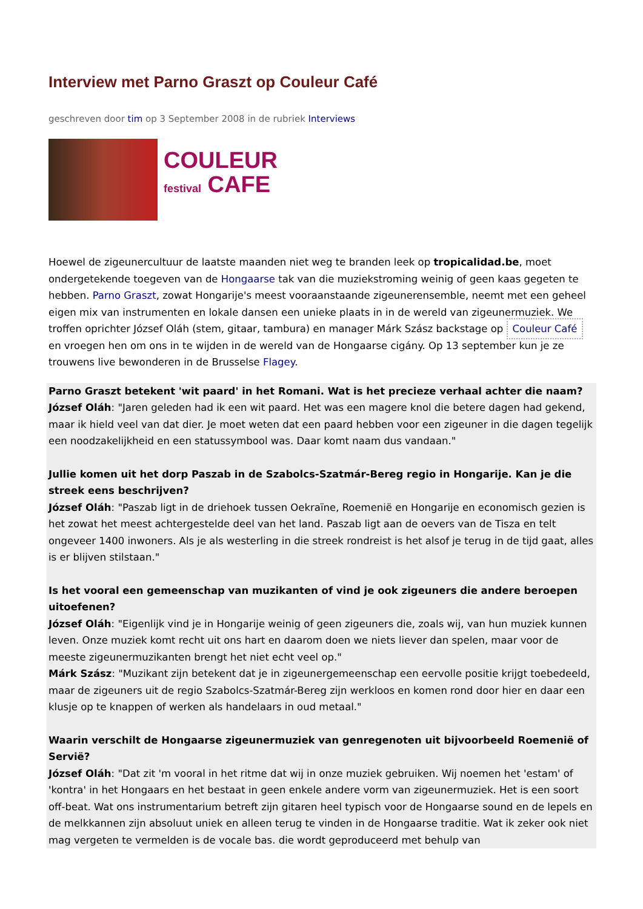Interview met Parno Graszt op Couleur Café
geschreven door tim op 3 September 2008 in de rubriek Interviews
COULEUR
festival CAFE
Hoewel de zigeunercultuur de laatste maanden niet weg te branden leek op tropicalidad.be, moet ondergetekende toegeven van de Hongaarse tak van die muziekstroming weinig of geen kaas gegeten te hebben. Parno Graszt, zowat Hongarije's meest vooraanstaande zigeunerensemble, neemt met een geheel eigen mix van instrumenten en lokale dansen een unieke plaats in in de wereld van zigeunermuziek. We troffen oprichter József Oláh (stem, gitaar, tambura) en manager Márk Szász backstage op Couleur Café en vroegen hen om ons in te wijden in de wereld van de Hongaarse cigány. Op 13 september kun je ze trouwens live bewonderen in de Brusselse Flagey.
Parno Graszt betekent 'wit paard' in het Romani. Wat is het precieze verhaal achter die naam?
József Oláh: "Jaren geleden had ik een wit paard. Het was een magere knol die betere dagen had gekend, maar ik hield veel van dat dier. Je moet weten dat een paard hebben voor een zigeuner in die dagen tegelijk een noodzakelijkheid en een statussymbool was. Daar komt naam dus vandaan."
Jullie komen uit het dorp Paszab in de Szabolcs-Szatmár-Bereg regio in Hongarije. Kan je die streek eens beschrijven?
József Oláh: "Paszab ligt in de driehoek tussen Oekraïne, Roemenië en Hongarije en economisch gezien is het zowat het meest achtergestelde deel van het land. Paszab ligt aan de oevers van de Tisza en telt ongeveer 1400 inwoners. Als je als westerling in die streek rondreist is het alsof je terug in de tijd gaat, alles is er blijven stilstaan."
Is het vooral een gemeenschap van muzikanten of vind je ook zigeuners die andere beroepen uitoefenen?
József Oláh: "Eigenlijk vind je in Hongarije weinig of geen zigeuners die, zoals wij, van hun muziek kunnen leven. Onze muziek komt recht uit ons hart en daarom doen we niets liever dan spelen, maar voor de meeste zigeunermuzikanten brengt het niet echt veel op."
Márk Szász: "Muzikant zijn betekent dat je in zigeunergemeenschap een eervolle positie krijgt toebedeeld, maar de zigeuners uit de regio Szabolcs-Szatmár-Bereg zijn werkloos en komen rond door hier en daar een klusje op te knappen of werken als handelaars in oud metaal."
Waarin verschilt de Hongaarse zigeunermuziek van genregenoten uit bijvoorbeeld Roemenië of Servië?
József Oláh: "Dat zit 'm vooral in het ritme dat wij in onze muziek gebruiken. Wij noemen het 'estam' of 'kontra' in het Hongaars en het bestaat in geen enkele andere vorm van zigeunermuziek. Het is een soort off-beat. Wat ons instrumentarium betreft zijn gitaren heel typisch voor de Hongaarse sound en de lepels en de melkkannen zijn absoluut uniek en alleen terug te vinden in de Hongaarse traditie. Wat ik zeker ook niet mag vergeten te vermelden is de vocale bas. die wordt geproduceerd met behulp van